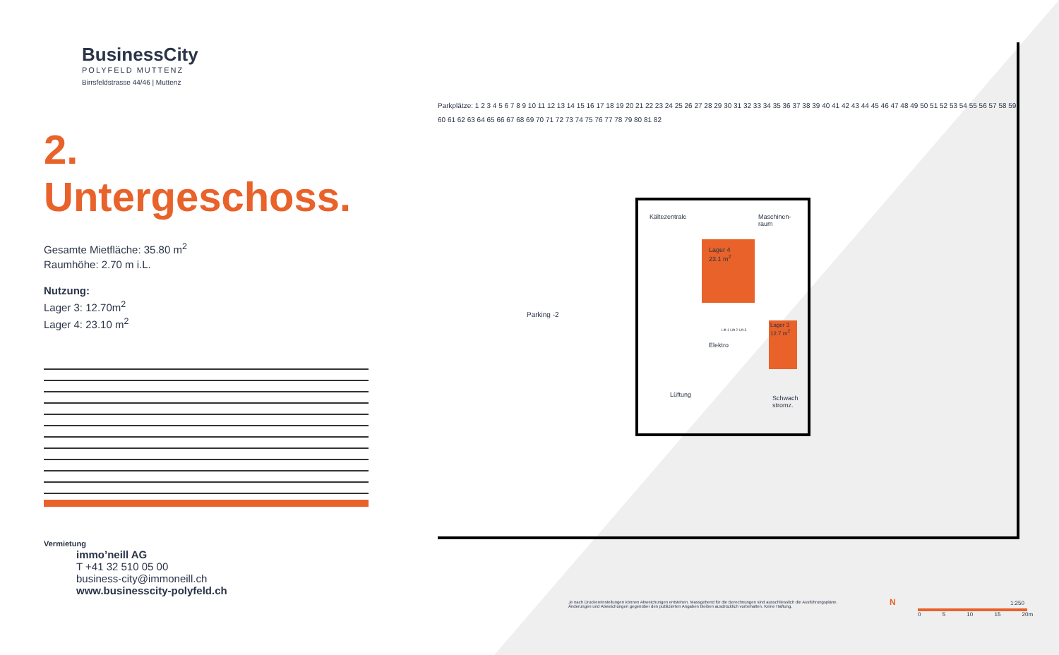BusinessCity
POLYFELD MUTTENZ
Birrsfeldstrasse 44/46 | Muttenz
2. Untergeschoss.
Gesamte Mietfläche: 35.80 m<sup>2</sup>
Raumhöhe: 2.70 m i.L.
Nutzung:
Lager 3: 12.70m<sup>2</sup>
Lager 4: 23.10 m<sup>2</sup>
Parking -2
Kältezentrale
Maschinen-
raum
Lager 4
23.1 m<sup>2</sup>
Elektro
Lift 1 Lift 2 Lift 3
Lager 3
12.7 m<sup>2</sup>
Lüftung
Schwach
stromz.
Parkplätze: 1 2 3 4 5 6 7 8 9 10 11 12 13 14 15 16 17 18 19 20 21 22 23 24 25 26 27 28 29 30 31 32 33 34 35 36 37 38 39 40 41 42 43 44 45 46 47 48 49 50 51 52 53 54 55 56 57 58 59 60 61 62 63 64 65 66 67 68 69 70 71 72 73 74 75 76 77 78 79 80 81 82
Vermietung
immo’neill AG
T +41 32 510 05 00
business-city@immoneill.ch
www.businesscity-polyfeld.ch
Je nach Druckereinstellungen können Abweichungen entstehen. Massgebend für die Berechnungen sind ausschliesslich die Ausführungspläne. Änderungen und Abweichungen gegenüber den publizierten Angaben bleiben ausdrücklich vorbehalten. Keine Haftung.
N 1:250
0 5 10 15 20m